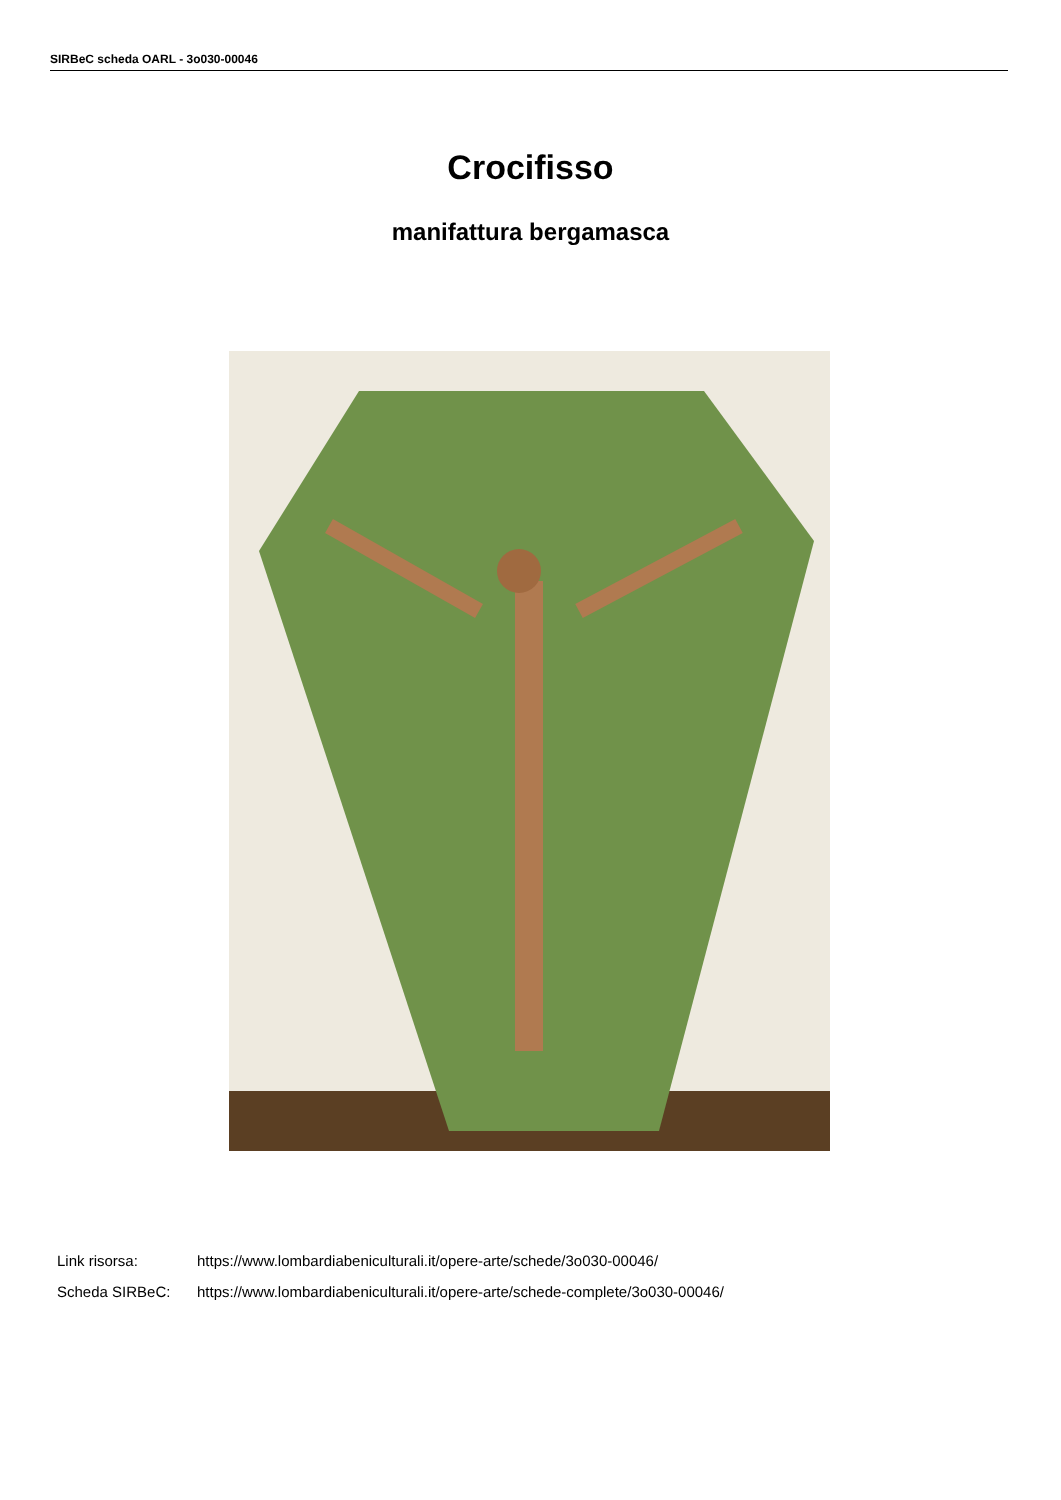SIRBeC scheda OARL - 3o030-00046
Crocifisso
manifattura bergamasca
Link risorsa: https://www.lombardiabeniculturali.it/opere-arte/schede/3o030-00046/
Scheda SIRBeC: https://www.lombardiabeniculturali.it/opere-arte/schede-complete/3o030-00046/